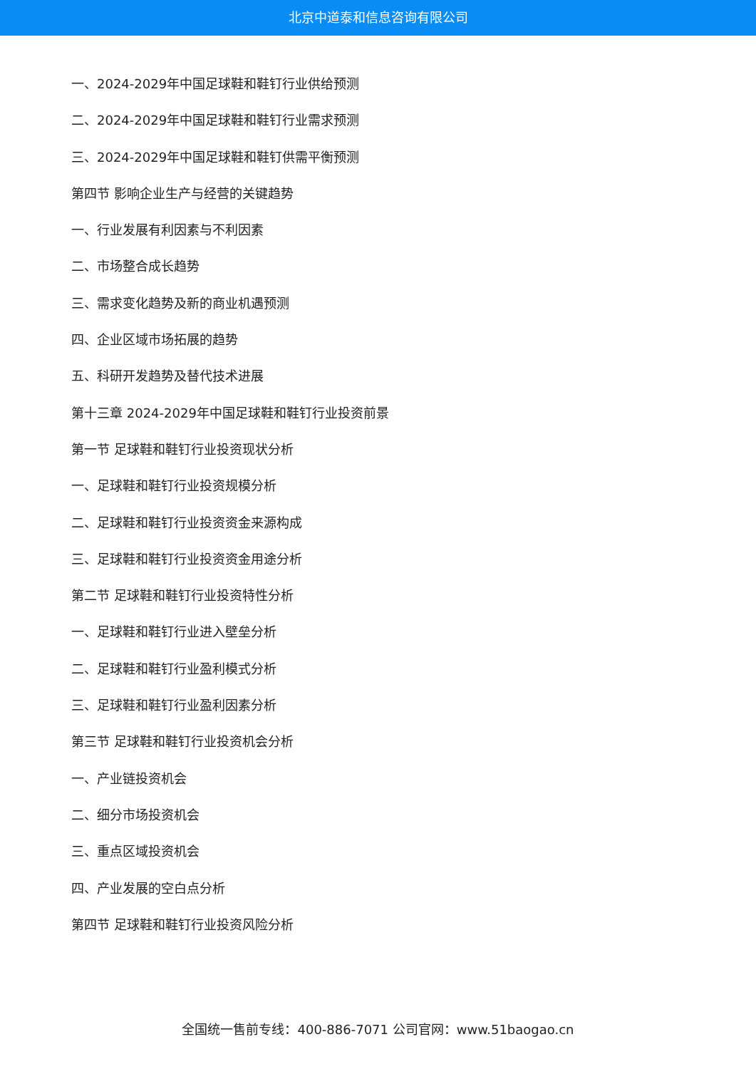北京中道泰和信息咨询有限公司
一、2024-2029年中国足球鞋和鞋钉行业供给预测
二、2024-2029年中国足球鞋和鞋钉行业需求预测
三、2024-2029年中国足球鞋和鞋钉供需平衡预测
第四节 影响企业生产与经营的关键趋势
一、行业发展有利因素与不利因素
二、市场整合成长趋势
三、需求变化趋势及新的商业机遇预测
四、企业区域市场拓展的趋势
五、科研开发趋势及替代技术进展
第十三章 2024-2029年中国足球鞋和鞋钉行业投资前景
第一节 足球鞋和鞋钉行业投资现状分析
一、足球鞋和鞋钉行业投资规模分析
二、足球鞋和鞋钉行业投资资金来源构成
三、足球鞋和鞋钉行业投资资金用途分析
第二节 足球鞋和鞋钉行业投资特性分析
一、足球鞋和鞋钉行业进入壁垒分析
二、足球鞋和鞋钉行业盈利模式分析
三、足球鞋和鞋钉行业盈利因素分析
第三节 足球鞋和鞋钉行业投资机会分析
一、产业链投资机会
二、细分市场投资机会
三、重点区域投资机会
四、产业发展的空白点分析
第四节 足球鞋和鞋钉行业投资风险分析
全国统一售前专线：400-886-7071 公司官网：www.51baogao.cn